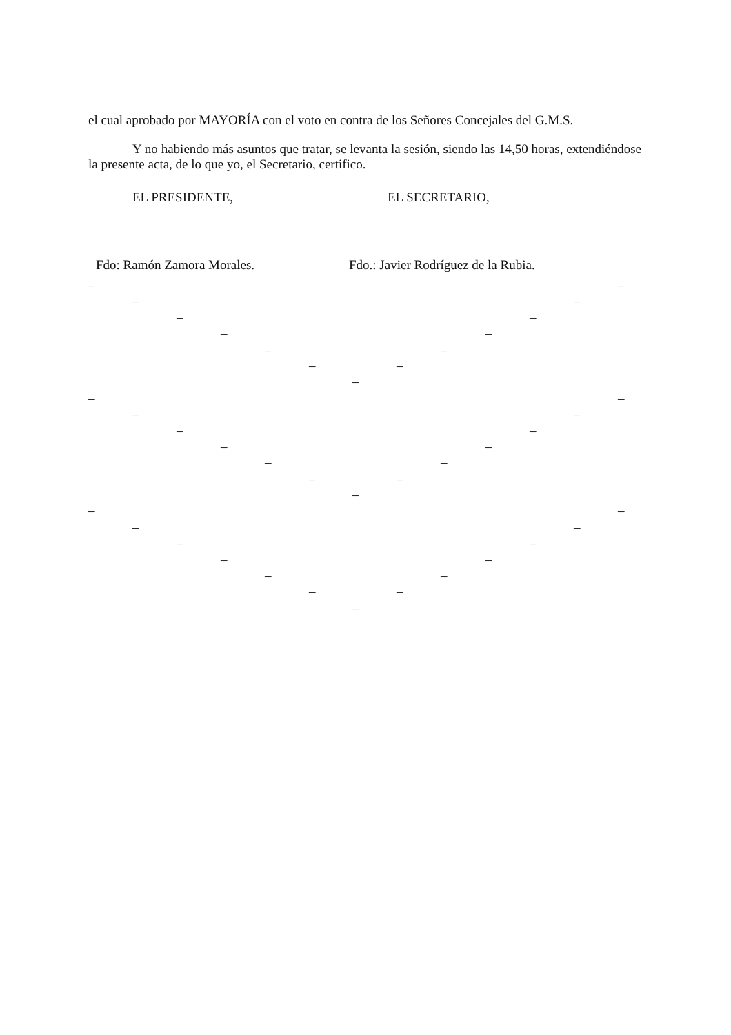el cual aprobado por MAYORÍA con el voto en contra de los Señores Concejales del G.M.S.
Y no habiendo más asuntos que tratar, se levanta la sesión, siendo las 14,50 horas, extendiéndose la presente acta, de lo que yo, el Secretario, certifico.
EL PRESIDENTE, EL SECRETARIO,
Fdo: Ramón Zamora Morales. Fdo.: Javier Rodríguez de la Rubia.
– –
– –
– –
– –
– –
– –
–
– –
– –
– –
– –
– –
– –
–
– –
– –
– –
– –
– –
– –
–